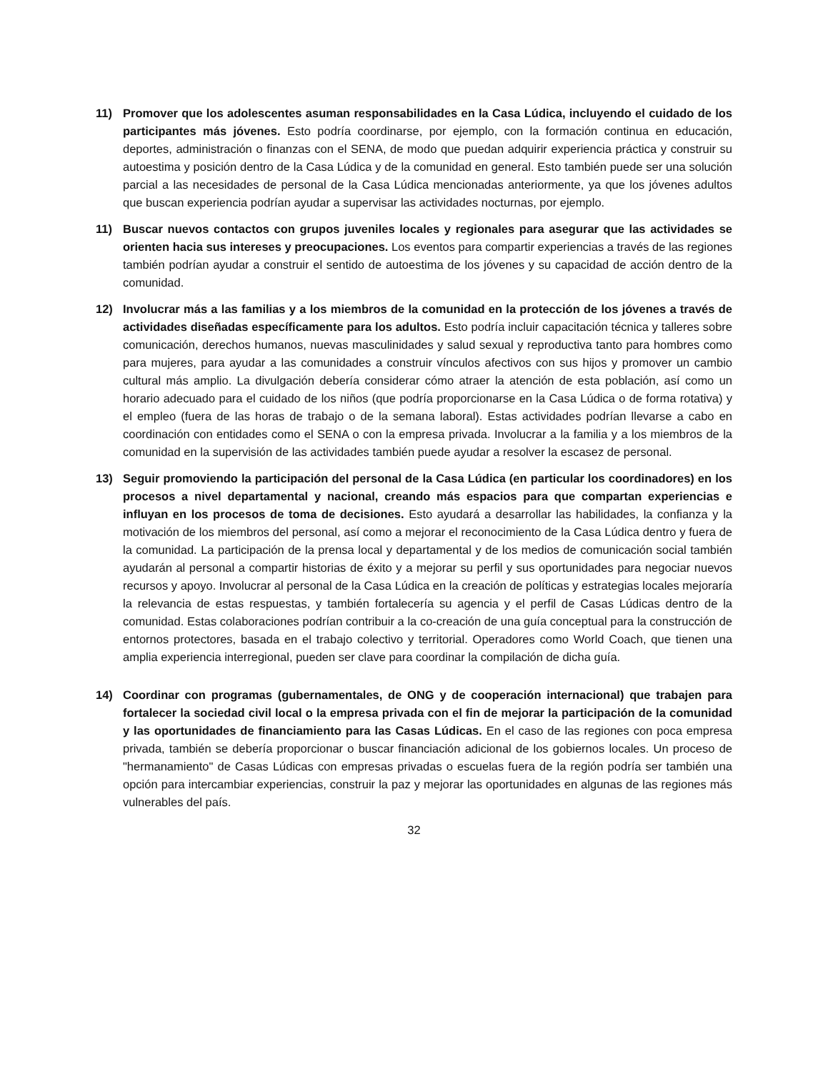11) Promover que los adolescentes asuman responsabilidades en la Casa Lúdica, incluyendo el cuidado de los participantes más jóvenes. Esto podría coordinarse, por ejemplo, con la formación continua en educación, deportes, administración o finanzas con el SENA, de modo que puedan adquirir experiencia práctica y construir su autoestima y posición dentro de la Casa Lúdica y de la comunidad en general. Esto también puede ser una solución parcial a las necesidades de personal de la Casa Lúdica mencionadas anteriormente, ya que los jóvenes adultos que buscan experiencia podrían ayudar a supervisar las actividades nocturnas, por ejemplo.
11) Buscar nuevos contactos con grupos juveniles locales y regionales para asegurar que las actividades se orienten hacia sus intereses y preocupaciones. Los eventos para compartir experiencias a través de las regiones también podrían ayudar a construir el sentido de autoestima de los jóvenes y su capacidad de acción dentro de la comunidad.
12) Involucrar más a las familias y a los miembros de la comunidad en la protección de los jóvenes a través de actividades diseñadas específicamente para los adultos. Esto podría incluir capacitación técnica y talleres sobre comunicación, derechos humanos, nuevas masculinidades y salud sexual y reproductiva tanto para hombres como para mujeres, para ayudar a las comunidades a construir vínculos afectivos con sus hijos y promover un cambio cultural más amplio. La divulgación debería considerar cómo atraer la atención de esta población, así como un horario adecuado para el cuidado de los niños (que podría proporcionarse en la Casa Lúdica o de forma rotativa) y el empleo (fuera de las horas de trabajo o de la semana laboral). Estas actividades podrían llevarse a cabo en coordinación con entidades como el SENA o con la empresa privada. Involucrar a la familia y a los miembros de la comunidad en la supervisión de las actividades también puede ayudar a resolver la escasez de personal.
13) Seguir promoviendo la participación del personal de la Casa Lúdica (en particular los coordinadores) en los procesos a nivel departamental y nacional, creando más espacios para que compartan experiencias e influyan en los procesos de toma de decisiones. Esto ayudará a desarrollar las habilidades, la confianza y la motivación de los miembros del personal, así como a mejorar el reconocimiento de la Casa Lúdica dentro y fuera de la comunidad. La participación de la prensa local y departamental y de los medios de comunicación social también ayudarán al personal a compartir historias de éxito y a mejorar su perfil y sus oportunidades para negociar nuevos recursos y apoyo. Involucrar al personal de la Casa Lúdica en la creación de políticas y estrategias locales mejoraría la relevancia de estas respuestas, y también fortalecería su agencia y el perfil de Casas Lúdicas dentro de la comunidad. Estas colaboraciones podrían contribuir a la co-creación de una guía conceptual para la construcción de entornos protectores, basada en el trabajo colectivo y territorial. Operadores como World Coach, que tienen una amplia experiencia interregional, pueden ser clave para coordinar la compilación de dicha guía.
14) Coordinar con programas (gubernamentales, de ONG y de cooperación internacional) que trabajen para fortalecer la sociedad civil local o la empresa privada con el fin de mejorar la participación de la comunidad y las oportunidades de financiamiento para las Casas Lúdicas. En el caso de las regiones con poca empresa privada, también se debería proporcionar o buscar financiación adicional de los gobiernos locales. Un proceso de "hermanamiento" de Casas Lúdicas con empresas privadas o escuelas fuera de la región podría ser también una opción para intercambiar experiencias, construir la paz y mejorar las oportunidades en algunas de las regiones más vulnerables del país.
32